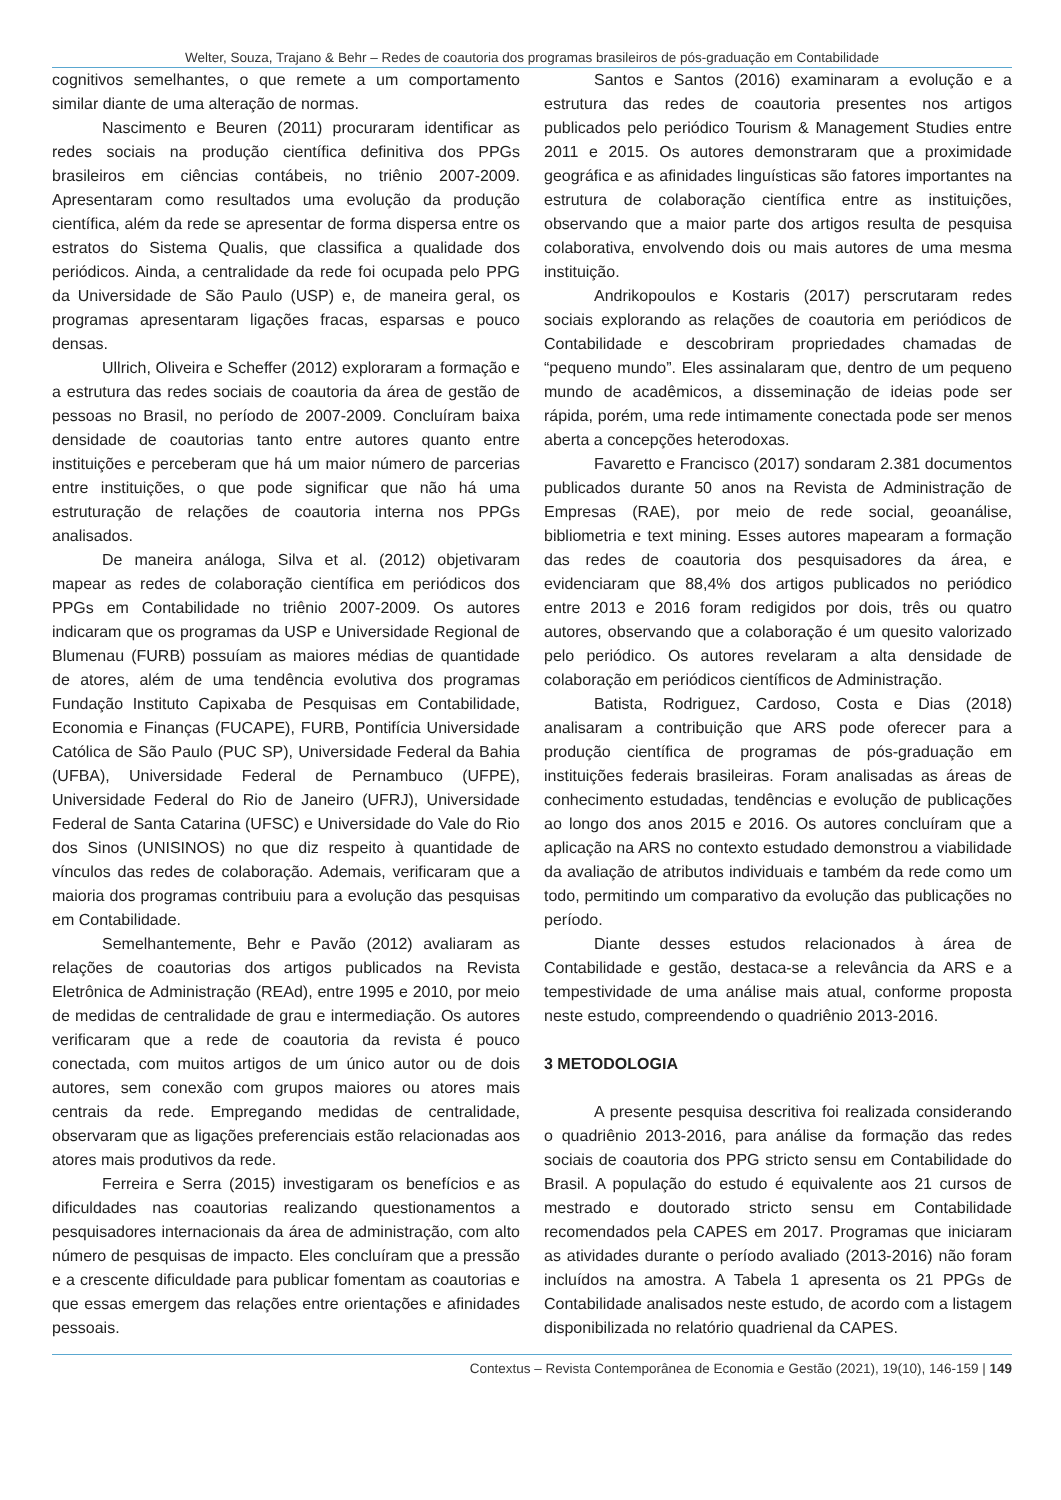Welter, Souza, Trajano & Behr – Redes de coautoria dos programas brasileiros de pós-graduação em Contabilidade
cognitivos semelhantes, o que remete a um comportamento similar diante de uma alteração de normas.
Nascimento e Beuren (2011) procuraram identificar as redes sociais na produção científica definitiva dos PPGs brasileiros em ciências contábeis, no triênio 2007-2009. Apresentaram como resultados uma evolução da produção científica, além da rede se apresentar de forma dispersa entre os estratos do Sistema Qualis, que classifica a qualidade dos periódicos. Ainda, a centralidade da rede foi ocupada pelo PPG da Universidade de São Paulo (USP) e, de maneira geral, os programas apresentaram ligações fracas, esparsas e pouco densas.
Ullrich, Oliveira e Scheffer (2012) exploraram a formação e a estrutura das redes sociais de coautoria da área de gestão de pessoas no Brasil, no período de 2007-2009. Concluíram baixa densidade de coautorias tanto entre autores quanto entre instituições e perceberam que há um maior número de parcerias entre instituições, o que pode significar que não há uma estruturação de relações de coautoria interna nos PPGs analisados.
De maneira análoga, Silva et al. (2012) objetivaram mapear as redes de colaboração científica em periódicos dos PPGs em Contabilidade no triênio 2007-2009. Os autores indicaram que os programas da USP e Universidade Regional de Blumenau (FURB) possuíam as maiores médias de quantidade de atores, além de uma tendência evolutiva dos programas Fundação Instituto Capixaba de Pesquisas em Contabilidade, Economia e Finanças (FUCAPE), FURB, Pontifícia Universidade Católica de São Paulo (PUC SP), Universidade Federal da Bahia (UFBA), Universidade Federal de Pernambuco (UFPE), Universidade Federal do Rio de Janeiro (UFRJ), Universidade Federal de Santa Catarina (UFSC) e Universidade do Vale do Rio dos Sinos (UNISINOS) no que diz respeito à quantidade de vínculos das redes de colaboração. Ademais, verificaram que a maioria dos programas contribuiu para a evolução das pesquisas em Contabilidade.
Semelhantemente, Behr e Pavão (2012) avaliaram as relações de coautorias dos artigos publicados na Revista Eletrônica de Administração (REAd), entre 1995 e 2010, por meio de medidas de centralidade de grau e intermediação. Os autores verificaram que a rede de coautoria da revista é pouco conectada, com muitos artigos de um único autor ou de dois autores, sem conexão com grupos maiores ou atores mais centrais da rede. Empregando medidas de centralidade, observaram que as ligações preferenciais estão relacionadas aos atores mais produtivos da rede.
Ferreira e Serra (2015) investigaram os benefícios e as dificuldades nas coautorias realizando questionamentos a pesquisadores internacionais da área de administração, com alto número de pesquisas de impacto. Eles concluíram que a pressão e a crescente dificuldade para publicar fomentam as coautorias e que essas emergem das relações entre orientações e afinidades pessoais.
Santos e Santos (2016) examinaram a evolução e a estrutura das redes de coautoria presentes nos artigos publicados pelo periódico Tourism & Management Studies entre 2011 e 2015. Os autores demonstraram que a proximidade geográfica e as afinidades linguísticas são fatores importantes na estrutura de colaboração científica entre as instituições, observando que a maior parte dos artigos resulta de pesquisa colaborativa, envolvendo dois ou mais autores de uma mesma instituição.
Andrikopoulos e Kostaris (2017) perscrutaram redes sociais explorando as relações de coautoria em periódicos de Contabilidade e descobriram propriedades chamadas de “pequeno mundo”. Eles assinalaram que, dentro de um pequeno mundo de acadêmicos, a disseminação de ideias pode ser rápida, porém, uma rede intimamente conectada pode ser menos aberta a concepções heterodoxas.
Favaretto e Francisco (2017) sondaram 2.381 documentos publicados durante 50 anos na Revista de Administração de Empresas (RAE), por meio de rede social, geoanálise, bibliometria e text mining. Esses autores mapearam a formação das redes de coautoria dos pesquisadores da área, e evidenciaram que 88,4% dos artigos publicados no periódico entre 2013 e 2016 foram redigidos por dois, três ou quatro autores, observando que a colaboração é um quesito valorizado pelo periódico. Os autores revelaram a alta densidade de colaboração em periódicos científicos de Administração.
Batista, Rodriguez, Cardoso, Costa e Dias (2018) analisaram a contribuição que ARS pode oferecer para a produção científica de programas de pós-graduação em instituições federais brasileiras. Foram analisadas as áreas de conhecimento estudadas, tendências e evolução de publicações ao longo dos anos 2015 e 2016. Os autores concluíram que a aplicação na ARS no contexto estudado demonstrou a viabilidade da avaliação de atributos individuais e também da rede como um todo, permitindo um comparativo da evolução das publicações no período.
Diante desses estudos relacionados à área de Contabilidade e gestão, destaca-se a relevância da ARS e a tempestividade de uma análise mais atual, conforme proposta neste estudo, compreendendo o quadriênio 2013-2016.
3 METODOLOGIA
A presente pesquisa descritiva foi realizada considerando o quadriênio 2013-2016, para análise da formação das redes sociais de coautoria dos PPG stricto sensu em Contabilidade do Brasil. A população do estudo é equivalente aos 21 cursos de mestrado e doutorado stricto sensu em Contabilidade recomendados pela CAPES em 2017. Programas que iniciaram as atividades durante o período avaliado (2013-2016) não foram incluídos na amostra. A Tabela 1 apresenta os 21 PPGs de Contabilidade analisados neste estudo, de acordo com a listagem disponibilizada no relatório quadrienal da CAPES.
Contextus – Revista Contemporânea de Economia e Gestão (2021), 19(10), 146-159 | 149